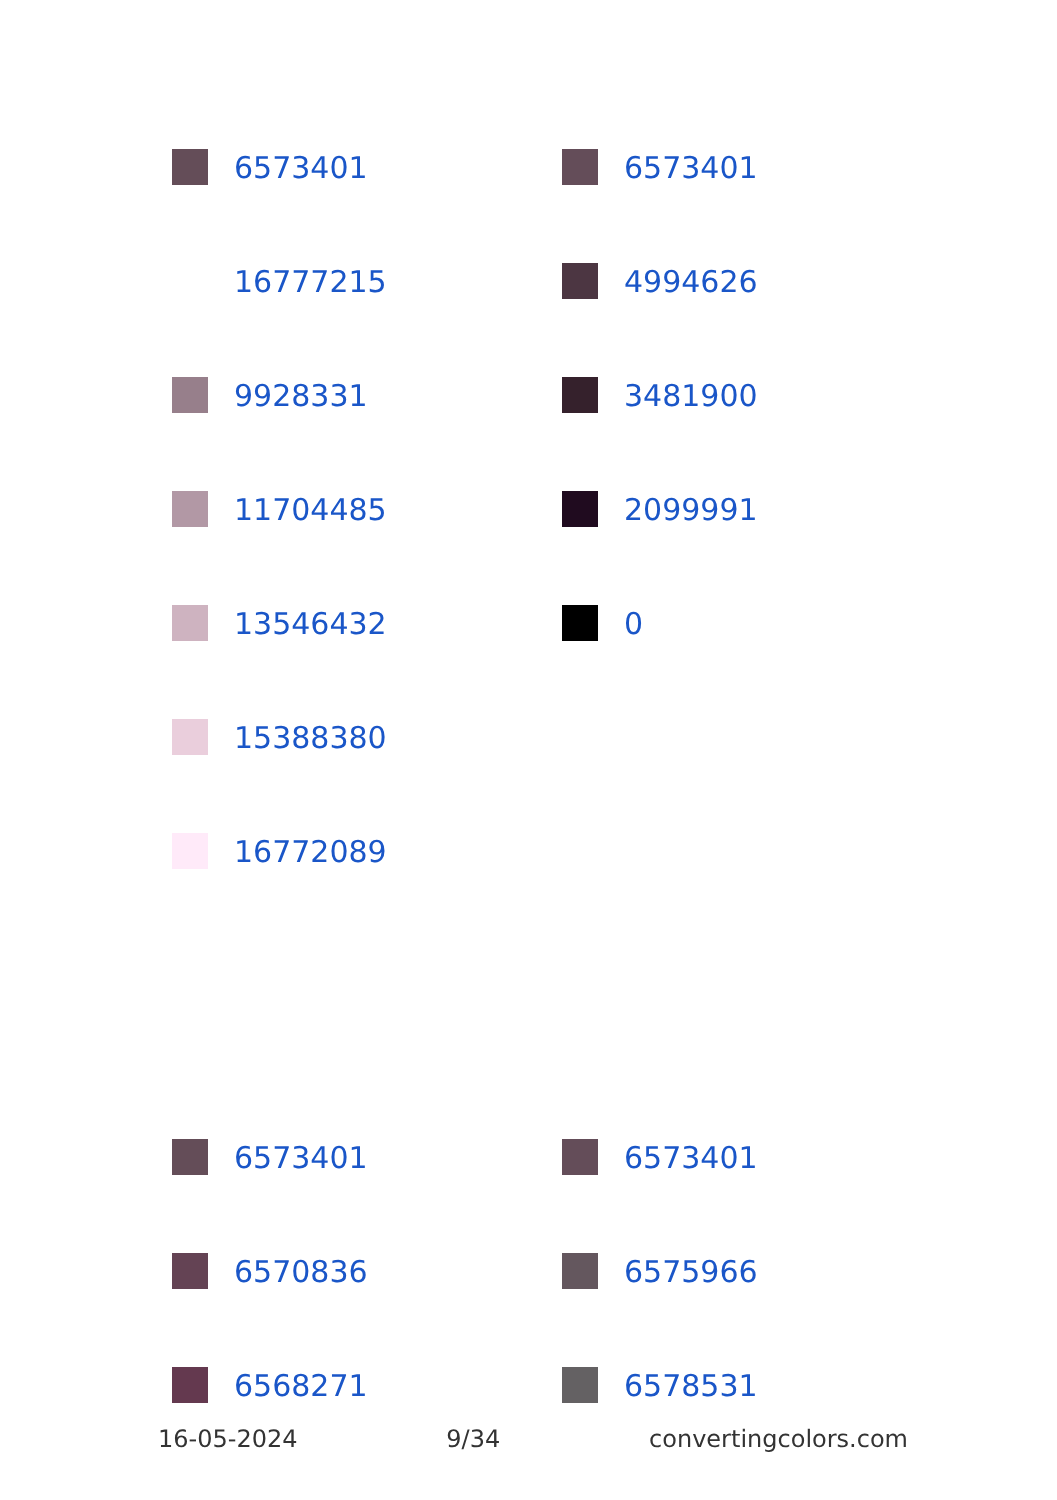6573401
16777215
9928331
11704485
13546432
15388380
16772089
6573401
4994626
3481900
2099991
0
6573401
6570836
6568271
6573401
6575966
6578531
16-05-2024 9/34 convertingcolors.com